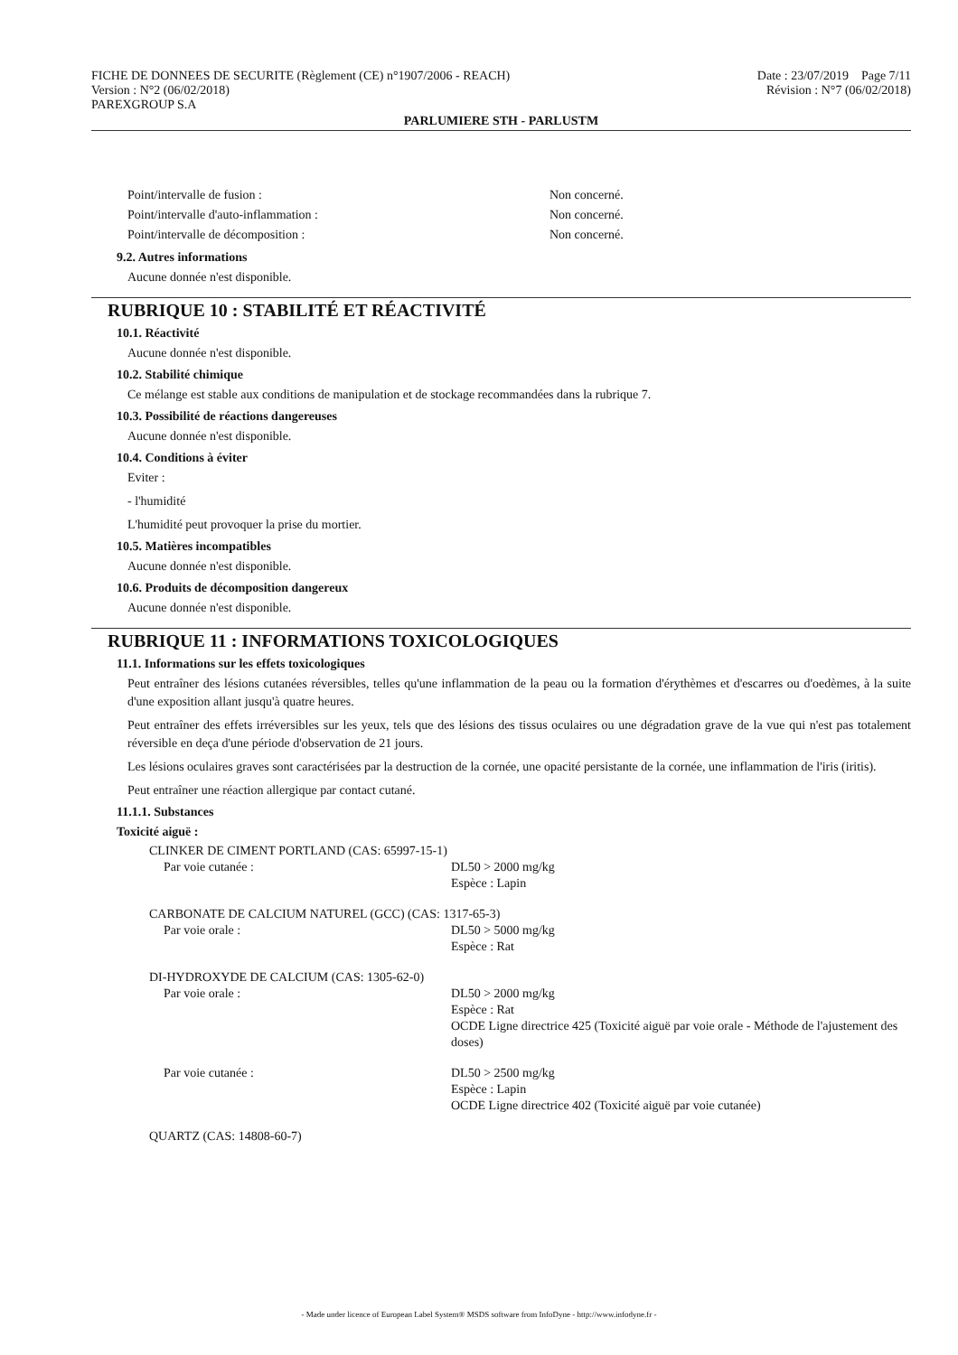FICHE DE DONNEES DE SECURITE (Règlement (CE) n°1907/2006 - REACH)
Version : N°2 (06/02/2018)
PAREXGROUP S.A
Date : 23/07/2019 Page 7/11
Révision : N°7 (06/02/2018)
PARLUMIERE STH - PARLUSTM
Point/intervalle de fusion : Non concerné.
Point/intervalle d'auto-inflammation : Non concerné.
Point/intervalle de décomposition : Non concerné.
9.2. Autres informations
Aucune donnée n'est disponible.
RUBRIQUE 10 : STABILITÉ ET RÉACTIVITÉ
10.1. Réactivité
Aucune donnée n'est disponible.
10.2. Stabilité chimique
Ce mélange est stable aux conditions de manipulation et de stockage recommandées dans la rubrique 7.
10.3. Possibilité de réactions dangereuses
Aucune donnée n'est disponible.
10.4. Conditions à éviter
Eviter :
- l'humidité
L'humidité peut provoquer la prise du mortier.
10.5. Matières incompatibles
Aucune donnée n'est disponible.
10.6. Produits de décomposition dangereux
Aucune donnée n'est disponible.
RUBRIQUE 11 : INFORMATIONS TOXICOLOGIQUES
11.1. Informations sur les effets toxicologiques
Peut entraîner des lésions cutanées réversibles, telles qu'une inflammation de la peau ou la formation d'érythèmes et d'escarres ou d'oedèmes, à la suite d'une exposition allant jusqu'à quatre heures.
Peut entraîner des effets irréversibles sur les yeux, tels que des lésions des tissus oculaires ou une dégradation grave de la vue qui n'est pas totalement réversible en deça d'une période d'observation de 21 jours.
Les lésions oculaires graves sont caractérisées par la destruction de la cornée, une opacité persistante de la cornée, une inflammation de l'iris (iritis).
Peut entraîner une réaction allergique par contact cutané.
11.1.1. Substances
Toxicité aiguë :
CLINKER DE CIMENT PORTLAND (CAS: 65997-15-1)
Par voie cutanée : DL50 > 2000 mg/kg
Espèce : Lapin
CARBONATE DE CALCIUM NATUREL (GCC) (CAS: 1317-65-3)
Par voie orale : DL50 > 5000 mg/kg
Espèce : Rat
DI-HYDROXYDE DE CALCIUM (CAS: 1305-62-0)
Par voie orale : DL50 > 2000 mg/kg
Espèce : Rat
OCDE Ligne directrice 425 (Toxicité aiguë par voie orale - Méthode de l'ajustement des doses)
Par voie cutanée : DL50 > 2500 mg/kg
Espèce : Lapin
OCDE Ligne directrice 402 (Toxicité aiguë par voie cutanée)
QUARTZ (CAS: 14808-60-7)
- Made under licence of European Label System® MSDS software from InfoDyne - http://www.infodyne.fr -